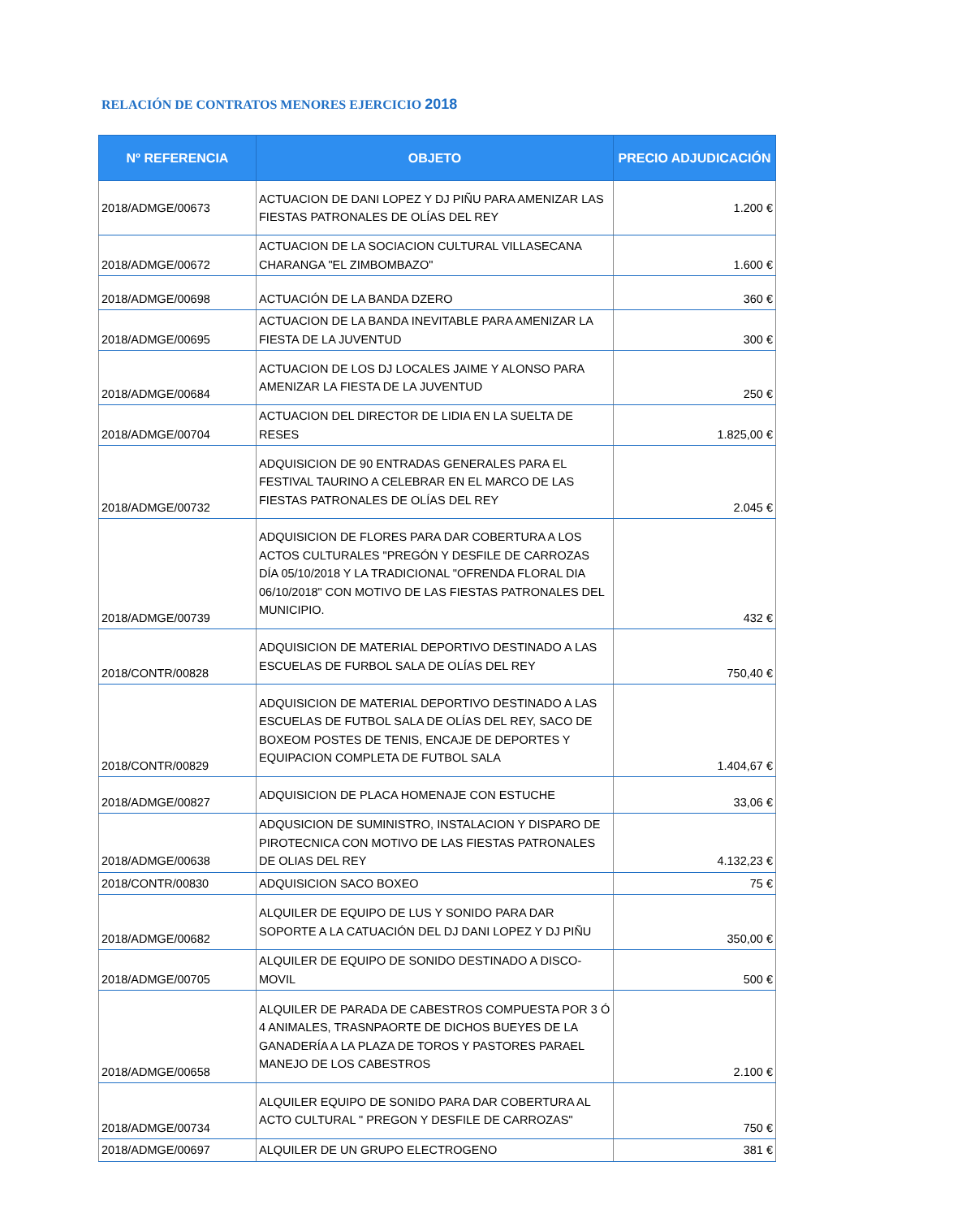RELACIÓN DE CONTRATOS MENORES EJERCICIO 2018
| Nº REFERENCIA | OBJETO | PRECIO ADJUDICACIÓN |
| --- | --- | --- |
| 2018/ADMGE/00673 | ACTUACION DE DANI LOPEZ Y DJ PIÑU PARA AMENIZAR LAS FIESTAS PATRONALES DE OLÍAS DEL REY | 1.200 € |
| 2018/ADMGE/00672 | ACTUACION DE LA SOCIACION CULTURAL VILLASECANA CHARANGA "EL ZIMBOMBAZO" | 1.600 € |
| 2018/ADMGE/00698 | ACTUACIÓN DE LA BANDA DZERO | 360 € |
| 2018/ADMGE/00695 | ACTUACION DE LA BANDA INEVITABLE PARA AMENIZAR LA FIESTA DE LA JUVENTUD | 300 € |
| 2018/ADMGE/00684 | ACTUACION DE LOS DJ LOCALES JAIME Y ALONSO PARA AMENIZAR LA FIESTA DE LA JUVENTUD | 250 € |
| 2018/ADMGE/00704 | ACTUACION DEL DIRECTOR DE LIDIA EN LA SUELTA DE RESES | 1.825,00 € |
| 2018/ADMGE/00732 | ADQUISICION DE 90 ENTRADAS GENERALES PARA EL FESTIVAL TAURINO A CELEBRAR EN EL MARCO DE LAS FIESTAS PATRONALES DE OLÍAS DEL REY | 2.045 € |
| 2018/ADMGE/00739 | ADQUISICION DE FLORES PARA DAR COBERTURA A LOS ACTOS CULTURALES "PREGÓN Y DESFILE DE CARROZAS DÍA 05/10/2018 Y LA TRADICIONAL "OFRENDA FLORAL DIA 06/10/2018" CON MOTIVO DE LAS FIESTAS PATRONALES DEL MUNICIPIO. | 432 € |
| 2018/CONTR/00828 | ADQUISICION DE MATERIAL DEPORTIVO DESTINADO A LAS ESCUELAS DE FURBOL SALA DE OLÍAS DEL REY | 750,40 € |
| 2018/CONTR/00829 | ADQUISICION DE MATERIAL DEPORTIVO DESTINADO A LAS ESCUELAS DE FUTBOL SALA DE OLÍAS DEL REY, SACO DE BOXEOM POSTES DE TENIS, ENCAJE DE DEPORTES Y EQUIPACION COMPLETA DE FUTBOL SALA | 1.404,67 € |
| 2018/ADMGE/00827 | ADQUISICION DE PLACA HOMENAJE CON ESTUCHE | 33,06 € |
| 2018/ADMGE/00638 | ADQUSICION DE SUMINISTRO, INSTALACION Y DISPARO DE PIROTECNICA CON MOTIVO DE LAS FIESTAS PATRONALES DE OLIAS DEL REY | 4.132,23 € |
| 2018/CONTR/00830 | ADQUISICION SACO BOXEO | 75 € |
| 2018/ADMGE/00682 | ALQUILER DE EQUIPO DE LUS Y SONIDO PARA DAR SOPORTE A LA CATUACIÓN DEL DJ DANI LOPEZ Y DJ PIÑU | 350,00 € |
| 2018/ADMGE/00705 | ALQUILER DE EQUIPO DE SONIDO DESTINADO A DISCO-MOVIL | 500 € |
| 2018/ADMGE/00658 | ALQUILER DE PARADA DE CABESTROS COMPUESTA POR 3 Ó 4 ANIMALES, TRASNPAORTE DE DICHOS BUEYES DE LA GANADERÍA A LA PLAZA DE TOROS Y PASTORES PARAEL MANEJO DE LOS CABESTROS | 2.100 € |
| 2018/ADMGE/00734 | ALQUILER EQUIPO DE SONIDO PARA DAR COBERTURA AL ACTO CULTURAL " PREGON Y DESFILE DE CARROZAS" | 750 € |
| 2018/ADMGE/00697 | ALQUILER DE UN GRUPO ELECTROGENO | 381 € |